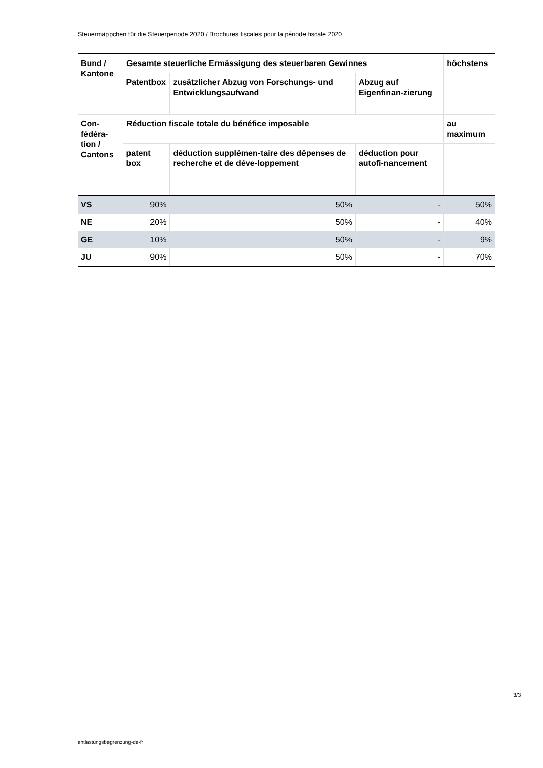Steuermäppchen für die Steuerperiode 2020 / Brochures fiscales pour la période fiscale 2020
| Bund / Kantone | Gesamte steuerliche Ermässigung des steuerbaren Gewinnes | | | höchstens |
| --- | --- | --- | --- | --- |
| | Patentbox | zusätzlicher Abzug von Forschungs- und Entwicklungsaufwand | Abzug auf Eigenfinan-zierung | |
| Con-fédéra-tion / Cantons | Réduction fiscale totale du bénéfice imposable | | | au maximum |
| | patent box | déduction supplémen-taire des dépenses de recherche et de déve-loppement | déduction pour autofi-nancement | |
| VS | 90% | 50% | - | 50% |
| NE | 20% | 50% | - | 40% |
| GE | 10% | 50% | - | 9% |
| JU | 90% | 50% | - | 70% |
3/3
entlastungsbegrenzung-de-fr